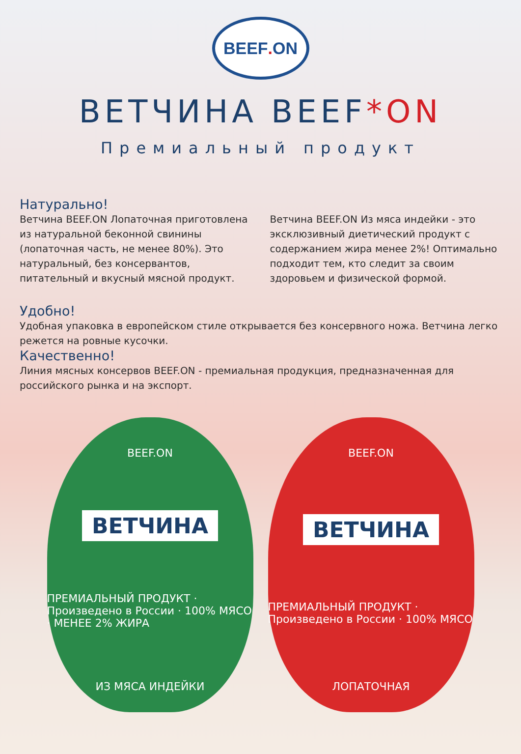BEEF. ON
ВЕТЧИНА BEEF*ON
Премиальный продукт
Натурально!
Ветчина BEEF.ON Лопаточная приготовлена из натуральной беконной свинины (лопаточная часть, не менее 80%). Это натуральный, без консервантов, питательный и вкусный мясной продукт.
Ветчина BEEF.ON Из мяса индейки - это эксклюзивный диетический продукт с содержанием жира менее 2%! Оптимально подходит тем, кто следит за своим здоровьем и физической формой.
Удобно!
Удобная упаковка в европейском стиле открывается без консервного ножа. Ветчина легко режется на ровные кусочки.
Качественно!
Линия мясных консервов BEEF.ON - премиальная продукция, предназначенная для российского рынка и на экспорт.
BEEF.ON
ВЕТЧИНА
ПРЕМИАЛЬНЫЙ ПРОДУКТ · Произведено в России · 100% МЯСО · МЕНЕЕ 2% ЖИРА
ИЗ МЯСА ИНДЕЙКИ
BEEF.ON
ВЕТЧИНА
ПРЕМИАЛЬНЫЙ ПРОДУКТ · Произведено в России · 100% МЯСО
ЛОПАТОЧНАЯ